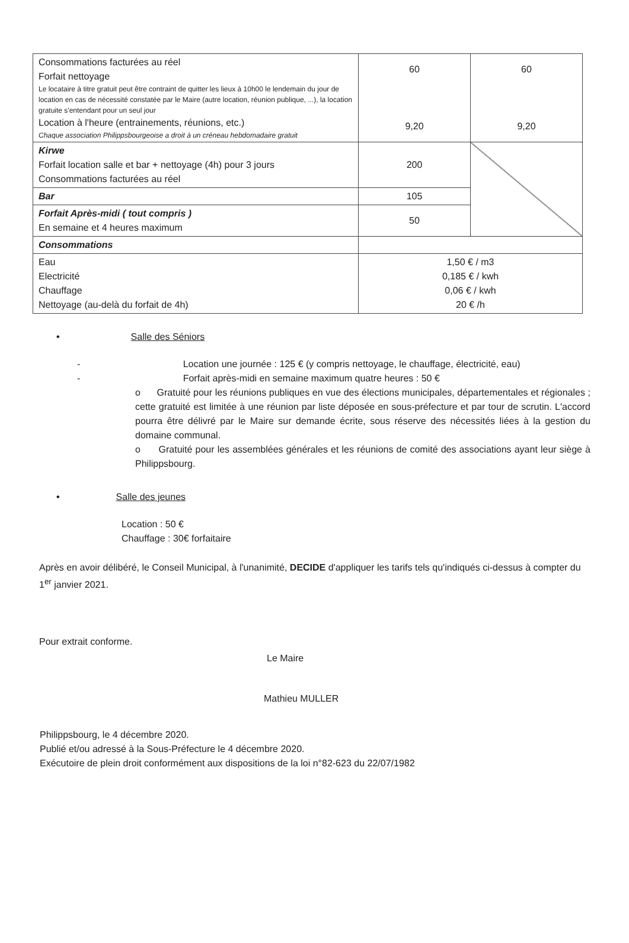| Consommations facturées au réel Forfait nettoyage Le locataire à titre gratuit peut être contraint de quitter les lieux à 10h00 le lendemain du jour de location en cas de nécessité constatée par le Maire (autre location, réunion publique, ...), la location gratuite s'entendant pour un seul jour Location à l'heure (entrainements, réunions, etc.) Chaque association Philippsbourgeoise a droit à un créneau hebdomadaire gratuit | 60 9,20 | 60 9,20 |
| Kirwe Forfait location salle et bar + nettoyage (4h) pour 3 jours Consommations facturées au réel | 200 | |
| Bar | 105 | |
| Forfait Après-midi ( tout compris ) En semaine et 4 heures maximum | 50 | |
| Consommations | | |
| Eau Electricité Chauffage Nettoyage (au-delà du forfait de 4h) | 1,50 € / m3 0,185 € / kwh 0,06 € / kwh 20 € /h | |
• Salle des Séniors
- Location une journée : 125 € (y compris nettoyage, le chauffage, électricité, eau)
- Forfait après-midi en semaine maximum quatre heures : 50 €
o Gratuité pour les réunions publiques en vue des élections municipales, départementales et régionales ; cette gratuité est limitée à une réunion par liste déposée en sous-préfecture et par tour de scrutin. L'accord pourra être délivré par le Maire sur demande écrite, sous réserve des nécessités liées à la gestion du domaine communal.
o Gratuité pour les assemblées générales et les réunions de comité des associations ayant leur siège à Philippsbourg.
• Salle des jeunes
Location : 50 €
Chauffage : 30€ forfaitaire
Après en avoir délibéré, le Conseil Municipal, à l'unanimité, DECIDE d'appliquer les tarifs tels qu'indiqués ci-dessus à compter du 1<sup>er</sup> janvier 2021.
Pour extrait conforme.
Le Maire
Mathieu MULLER
Philippsbourg, le 4 décembre 2020.
Publié et/ou adressé à la Sous-Préfecture le 4 décembre 2020.
Exécutoire de plein droit conformément aux dispositions de la loi n°82-623 du 22/07/1982